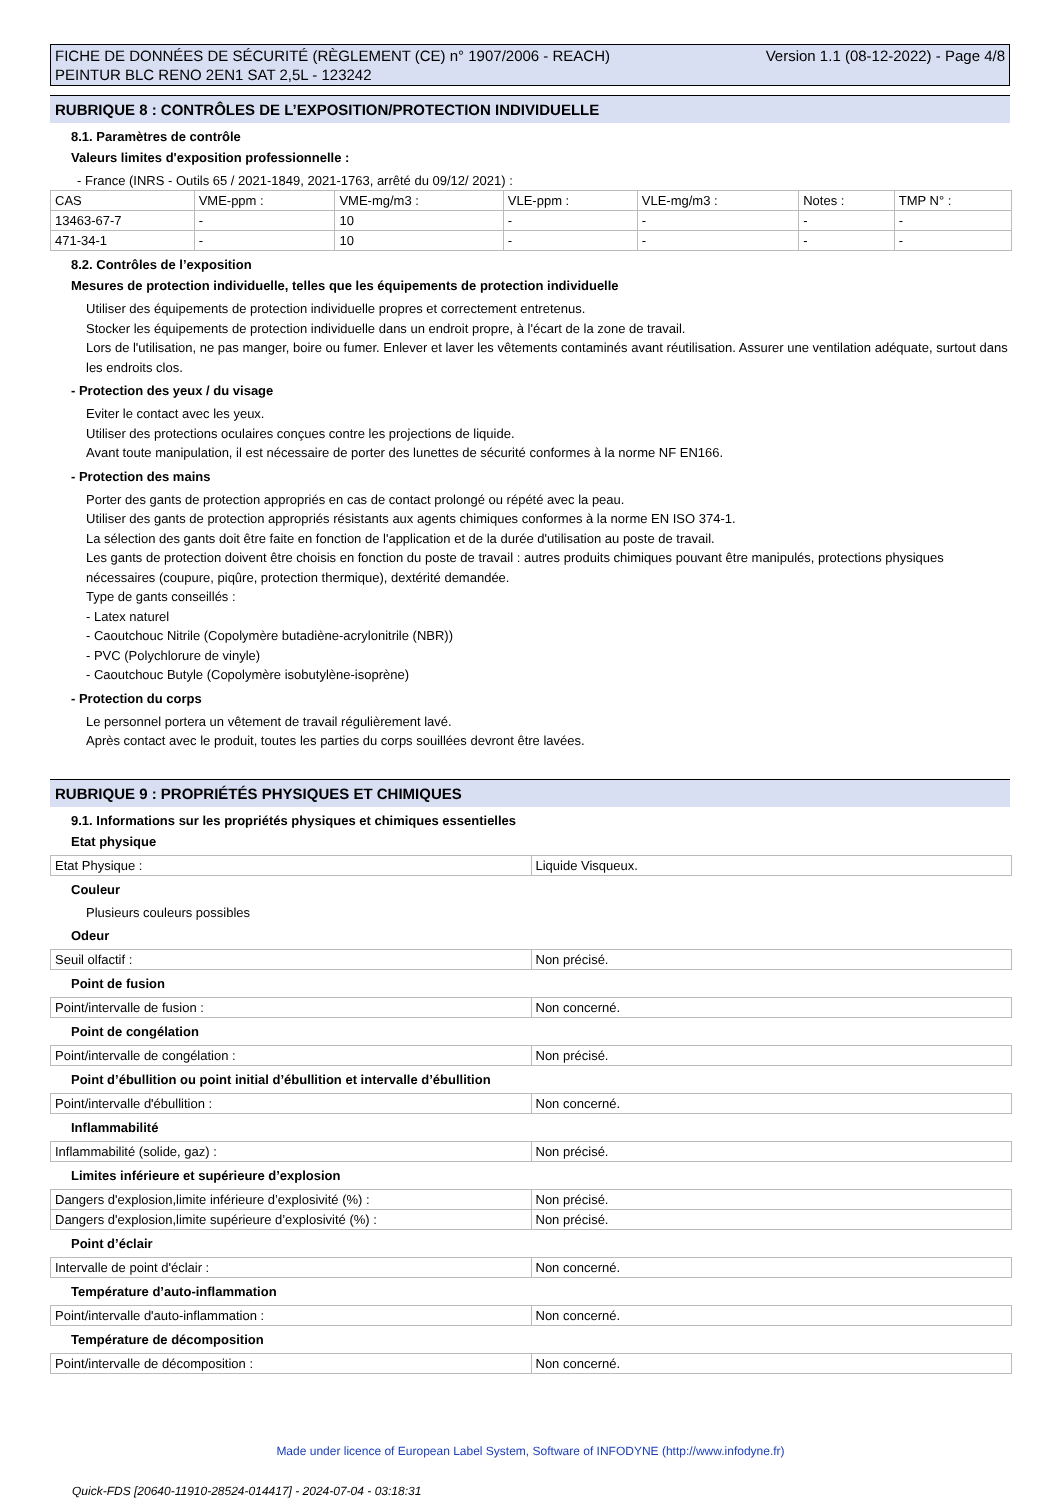FICHE DE DONNÉES DE SÉCURITÉ (RÈGLEMENT (CE) n° 1907/2006 - REACH)
PEINTUR BLC RENO 2EN1 SAT 2,5L - 123242
Version 1.1 (08-12-2022) - Page 4/8
RUBRIQUE 8 : CONTRÔLES DE L’EXPOSITION/PROTECTION INDIVIDUELLE
8.1. Paramètres de contrôle
Valeurs limites d'exposition professionnelle :
- France (INRS - Outils 65 / 2021-1849, 2021-1763, arrêté du 09/12/ 2021) :
| CAS | VME-ppm : | VME-mg/m3 : | VLE-ppm : | VLE-mg/m3 : | Notes : | TMP N° : |
| 13463-67-7 | - | 10 | - | - | - | - |
| 471-34-1 | - | 10 | - | - | - | - |
8.2. Contrôles de l’exposition
Mesures de protection individuelle, telles que les équipements de protection individuelle
Utiliser des équipements de protection individuelle propres et correctement entretenus.
Stocker les équipements de protection individuelle dans un endroit propre, à l'écart de la zone de travail.
Lors de l'utilisation, ne pas manger, boire ou fumer. Enlever et laver les vêtements contaminés avant réutilisation. Assurer une ventilation adéquate, surtout dans les endroits clos.
- Protection des yeux / du visage
Eviter le contact avec les yeux.
Utiliser des protections oculaires conçues contre les projections de liquide.
Avant toute manipulation, il est nécessaire de porter des lunettes de sécurité conformes à la norme NF EN166.
- Protection des mains
Porter des gants de protection appropriés en cas de contact prolongé ou répété avec la peau.
Utiliser des gants de protection appropriés résistants aux agents chimiques conformes à la norme EN ISO 374-1.
La sélection des gants doit être faite en fonction de l'application et de la durée d'utilisation au poste de travail.
Les gants de protection doivent être choisis en fonction du poste de travail : autres produits chimiques pouvant être manipulés, protections physiques nécessaires (coupure, piqûre, protection thermique), dextérité demandée.
Type de gants conseillés :
- Latex naturel
- Caoutchouc Nitrile (Copolymère butadiène-acrylonitrile (NBR))
- PVC (Polychlorure de vinyle)
- Caoutchouc Butyle (Copolymère isobutylène-isoprène)
- Protection du corps
Le personnel portera un vêtement de travail régulièrement lavé.
Après contact avec le produit, toutes les parties du corps souillées devront être lavées.
RUBRIQUE 9 : PROPRIÉTÉS PHYSIQUES ET CHIMIQUES
9.1. Informations sur les propriétés physiques et chimiques essentielles
Etat physique
| Etat Physique : | Liquide Visqueux. |
Couleur
Plusieurs couleurs possibles
Odeur
| Seuil olfactif : | Non précisé. |
Point de fusion
| Point/intervalle de fusion : | Non concerné. |
Point de congélation
| Point/intervalle de congélation : | Non précisé. |
Point d’ébullition ou point initial d’ébullition et intervalle d’ébullition
| Point/intervalle d'ébullition : | Non concerné. |
Inflammabilité
| Inflammabilité (solide, gaz) : | Non précisé. |
Limites inférieure et supérieure d’explosion
| Dangers d'explosion,limite inférieure d’explosivité (%) : | Non précisé. |
| Dangers d'explosion,limite supérieure d’explosivité (%) : | Non précisé. |
Point d’éclair
| Intervalle de point d'éclair : | Non concerné. |
Température d’auto-inflammation
| Point/intervalle d'auto-inflammation : | Non concerné. |
Température de décomposition
| Point/intervalle de décomposition : | Non concerné. |
Made under licence of European Label System, Software of INFODYNE (http://www.infodyne.fr)
Quick-FDS [20640-11910-28524-014417] - 2024-07-04 - 03:18:31